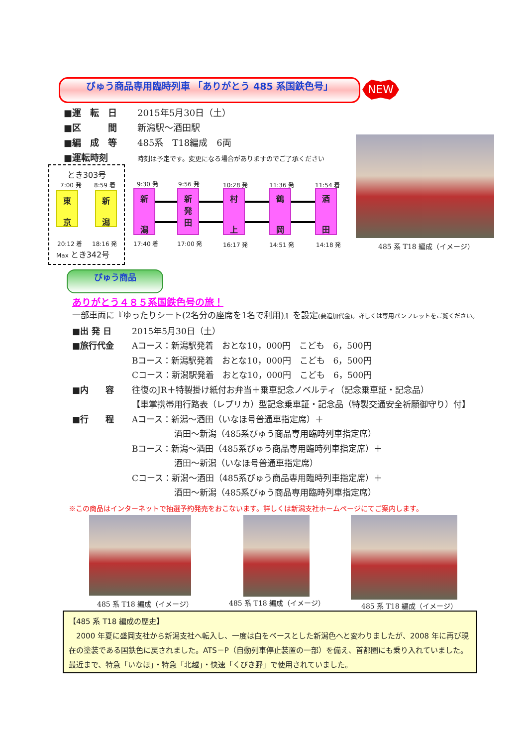びゅう商品専用臨時列車 「ありがとう 485 系国鉄色号」 NEW
■運　転　日 2015年5月30日（土）
■区　　　間 新潟駅～酒田駅
■編　成　等 485系　T18編成　6両
■運転時刻 時刻は予定です。変更になる場合がありますのでご了承ください
とき303号
7:00 発 8:59 着
東
京
新
潟
20:12 着 18:16 発
Max とき342号
9:30 発
新
潟
17:40 着
9:56 発
新
発
田
17:00 発
10:28 発
村
上
16:17 発
11:36 発
鶴
岡
14:51 発
11:54 着
酒
田
14:18 発 485 系 T18 編成（イメージ）
びゅう商品
ありがとう４８５系国鉄色号の旅！
一部車両に『ゆったりシート(2名分の座席を1名で利用)』を設定(要追加代金)。詳しくは専用パンフレットをご覧ください。
■出 発 日 2015年5月30日（土）
■旅行代金 Aコース：新潟駅発着　おとな10，000円　こども　6，500円
Bコース：新潟駅発着　おとな10，000円　こども　6，500円
Cコース：新潟駅発着　おとな10，000円　こども　6，500円
■内　　容 往復のJR＋特製掛け紙付お弁当＋乗車記念ノベルティ（記念乗車証・記念品）
【車掌携帯用行路表（レプリカ）型記念乗車証・記念品（特製交通安全祈願御守り）付】
■行　　程 Aコース：新潟～酒田（いなほ号普通車指定席）＋
　　　　　酒田～新潟（485系びゅう商品専用臨時列車指定席）
Bコース：新潟～酒田（485系びゅう商品専用臨時列車指定席）＋
　　　　　酒田～新潟（いなほ号普通車指定席）
Cコース：新潟～酒田（485系びゅう商品専用臨時列車指定席）＋
　　　　　酒田～新潟（485系びゅう商品専用臨時列車指定席）
※この商品はインターネットで抽選予約発売をおこないます。詳しくは新潟支社ホームページにてご案内します。
485 系 T18 編成（イメージ） 485 系 T18 編成（イメージ） 485 系 T18 編成（イメージ）
【485 系 T18 編成の歴史】
　2000 年夏に盛岡支社から新潟支社へ転入し、一度は白をベースとした新潟色へと変わりましたが、2008 年に再び現在の塗装である国鉄色に戻されました。ATS－P（自動列車停止装置の一部）を備え、首都圏にも乗り入れていました。最近まで、特急「いなほ」・特急「北越」・快速「くびき野」で使用されていました。